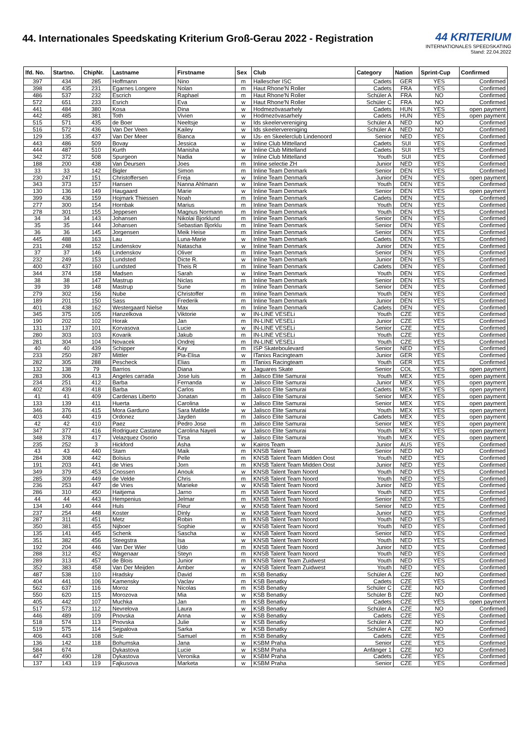44. Internationales Speedskating Kriterium Groß-Gerau 2022 - Registration
44 KRITERIUM
INTERNATIONALES SPEEDSKATING
Stand: 22.04.2022
| lfd. No. | Startno. | ChipNr. | Lastname | Firstname | Sex | Club | Category | Nation | Sprint-Cup | Confirmed |
| --- | --- | --- | --- | --- | --- | --- | --- | --- | --- | --- |
| 397 | 434 | 285 | Hoffmann | Nino | m | Hallescher ISC | Cadets | GER | YES | Confirmed |
| 398 | 435 | 231 | Egarnes Longere | Nolan | m | Haut Rhone'N Roller | Cadets | FRA | YES | Confirmed |
| 486 | 537 | 232 | Escrich | Raphael | m | Haut Rhone'N Roller | Schüler A | FRA | NO | Confirmed |
| 572 | 651 | 233 | Esrich | Eva | w | Haut Rhone'N Roller | Schüler C | FRA | NO | Confirmed |
| 441 | 484 | 380 | Kosa | Dina | w | Hodmezövasarhely | Cadets | HUN | YES | open payment |
| 442 | 485 | 381 | Toth | Vivien | w | Hodmezövasarhely | Cadets | HUN | YES | open payment |
| 515 | 571 | 435 | de Boer | Neeltsje | w | Ids skeelervereniging | Schüler A | NED | NO | Confirmed |
| 516 | 572 | 436 | Van Der Veen | Kailey | w | Ids skeelervereniging | Schüler A | NED | NO | Confirmed |
| 129 | 135 | 437 | Van Der Meer | Bianca | w | IJs- en Skeelerclub Lindenoord | Senior | NED | YES | Confirmed |
| 443 | 486 | 509 | Bovay | Jessica | w | Inline Club Mittelland | Cadets | SUI | YES | Confirmed |
| 444 | 487 | 510 | Kurth | Manisha | w | Inline Club Mittelland | Cadets | SUI | YES | Confirmed |
| 342 | 372 | 508 | Spurgeon | Nadia | w | Inline Club Mittelland | Youth | SUI | YES | Confirmed |
| 188 | 200 | 438 | Van Deursen | Joes | m | Inline selectie ZH | Junior | NED | YES | Confirmed |
| 33 | 33 | 142 | Bigler | Simon | m | Inline Team Denmark | Senior | DEN | YES | Confirmed |
| 230 | 247 | 151 | Christoffersen | Freja | w | Inline Team Denmark | Junior | DEN | YES | open payment |
| 343 | 373 | 157 | Hansen | Nanna Ahlmann | w | Inline Team Denmark | Youth | DEN | YES | Confirmed |
| 130 | 136 | 149 | Haugaard | Marie | w | Inline Team Denmark | Senior | DEN | YES | open payment |
| 399 | 436 | 159 | Hojmark Thiessen | Noah | m | Inline Team Denmark | Cadets | DEN | YES | Confirmed |
| 277 | 300 | 154 | Hornbak | Marius | m | Inline Team Denmark | Youth | DEN | YES | Confirmed |
| 278 | 301 | 155 | Jeppesen | Magnus Normann | m | Inline Team Denmark | Youth | DEN | YES | Confirmed |
| 34 | 34 | 143 | Johansen | Nikolai Bjorklund | m | Inline Team Denmark | Senior | DEN | YES | Confirmed |
| 35 | 35 | 144 | Johansen | Sebastian Bjorklu | m | Inline Team Denmark | Senior | DEN | YES | Confirmed |
| 36 | 36 | 145 | Jorgensen | Meik Heise | m | Inline Team Denmark | Senior | DEN | YES | Confirmed |
| 445 | 488 | 163 | Lau | Luna-Marie | w | Inline Team Denmark | Cadets | DEN | YES | Confirmed |
| 231 | 248 | 152 | Lindenskov | Natascha | w | Inline Team Denmark | Junior | DEN | YES | Confirmed |
| 37 | 37 | 146 | Lindenskov | Oliver | m | Inline Team Denmark | Senior | DEN | YES | Confirmed |
| 232 | 249 | 153 | Lundsted | Dicte R. | w | Inline Team Denmark | Junior | DEN | YES | Confirmed |
| 400 | 437 | 160 | Lundsted | Theis R | m | Inline Team Denmark | Cadets | DEN | YES | Confirmed |
| 344 | 374 | 158 | Madsen | Sarah | w | Inline Team Denmark | Youth | DEN | YES | Confirmed |
| 38 | 38 | 147 | Mastrup | Niclas | m | Inline Team Denmark | Senior | DEN | YES | Confirmed |
| 39 | 39 | 148 | Mastrup | Sune | m | Inline Team Denmark | Senior | DEN | YES | Confirmed |
| 279 | 302 | 156 | Nube | Christoffer | m | Inline Team Denmark | Youth | DEN | YES | Confirmed |
| 189 | 201 | 150 | Sass | Frederik | m | Inline Team Denmark | Junior | DEN | YES | Confirmed |
| 401 | 438 | 162 | Westergaard Nielse | Max | m | Inline Team Denmark | Cadets | DEN | YES | Confirmed |
| 345 | 375 | 105 | Hanzelkova | Viktorie | w | IN-LINE VESELi | Youth | CZE | YES | Confirmed |
| 190 | 202 | 102 | Horak | Jan | m | IN-LINE VESELi | Junior | CZE | YES | Confirmed |
| 131 | 137 | 101 | Korvasova | Lucie | w | IN-LINE VESELi | Senior | CZE | YES | Confirmed |
| 280 | 303 | 103 | Kovarik | Jakub | m | IN-LINE VESELi | Youth | CZE | YES | Confirmed |
| 281 | 304 | 104 | Novacek | Ondrej | m | IN-LINE VESELi | Youth | CZE | YES | Confirmed |
| 40 | 40 | 439 | Schipper | Kay | m | ISP Skateboulevard | Senior | NED | YES | Confirmed |
| 233 | 250 | 287 | Mittler | Pia-Elisa | w | ITanixs Racingteam | Junior | GER | YES | Confirmed |
| 282 | 305 | 288 | Pescheck | Elias | m | ITanixs Racingteam | Youth | GER | YES | Confirmed |
| 132 | 138 | 79 | Barrios | Diana | w | Jaguares Skate | Senior | COL | YES | open payment |
| 283 | 306 | 413 | Angeles carrada | Jose luis | m | Jalisco Elite Samurai | Youth | MEX | YES | open payment |
| 234 | 251 | 412 | Barba | Fernanda | w | Jalisco Elite Samurai | Junior | MEX | YES | open payment |
| 402 | 439 | 418 | Barba | Carlos | m | Jalisco Elite Samurai | Cadets | MEX | YES | open payment |
| 41 | 41 | 409 | Cardenas Liberto | Jonatan | m | Jalisco Elite Samurai | Senior | MEX | YES | open payment |
| 133 | 139 | 411 | Huerta | Carolina | w | Jalisco Elite Samurai | Senior | MEX | YES | open payment |
| 346 | 376 | 415 | Mora Garduno | Sara Matilde | w | Jalisco Elite Samurai | Youth | MEX | YES | open payment |
| 403 | 440 | 419 | Ordonez | Jayden | m | Jalisco Elite Samurai | Cadets | MEX | YES | open payment |
| 42 | 42 | 410 | Paez | Pedro Jose | m | Jalisco Elite Samurai | Senior | MEX | YES | open payment |
| 347 | 377 | 416 | Rodriguez Castane | Carolina Nayeli | w | Jalisco Elite Samurai | Youth | MEX | YES | open payment |
| 348 | 378 | 417 | Velazquez Osorio | Tirsa | w | Jalisco Elite Samurai | Youth | MEX | YES | open payment |
| 235 | 252 | 3 | Hickford | Asha | w | Kairos Team | Junior | AUS | YES | Confirmed |
| 43 | 43 | 440 | Stam | Maik | m | KNSB Talent Team | Senior | NED | NO | Confirmed |
| 284 | 308 | 442 | Bolsius | Pelle | m | KNSB Talent Team Midden Oost | Youth | NED | YES | Confirmed |
| 191 | 203 | 441 | de Vries | Jorn | m | KNSB Talent Team Midden Oost | Junior | NED | YES | Confirmed |
| 349 | 379 | 453 | Cnossen | Anouk | w | KNSB Talent Team Noord | Youth | NED | YES | Confirmed |
| 285 | 309 | 449 | de Velde | Chris | m | KNSB Talent Team Noord | Youth | NED | YES | Confirmed |
| 236 | 253 | 447 | de Vries | Marieke | w | KNSB Talent Team Noord | Junior | NED | YES | Confirmed |
| 286 | 310 | 450 | Haitjema | Jarno | m | KNSB Talent Team Noord | Youth | NED | YES | Confirmed |
| 44 | 44 | 443 | Hempenius | Jelmar | m | KNSB Talent Team Noord | Senior | NED | YES | Confirmed |
| 134 | 140 | 444 | Huls | Fleur | w | KNSB Talent Team Noord | Senior | NED | YES | Confirmed |
| 237 | 254 | 448 | Koster | Dinly | w | KNSB Talent Team Noord | Junior | NED | YES | Confirmed |
| 287 | 311 | 451 | Metz | Robin | m | KNSB Talent Team Noord | Youth | NED | YES | Confirmed |
| 350 | 381 | 455 | Nijboer | Sophie | w | KNSB Talent Team Noord | Youth | NED | YES | Confirmed |
| 135 | 141 | 445 | Schenk | Sascha | w | KNSB Talent Team Noord | Senior | NED | YES | Confirmed |
| 351 | 382 | 456 | Steegstra | Isa | w | KNSB Talent Team Noord | Youth | NED | YES | Confirmed |
| 192 | 204 | 446 | Van Der Wier | Udo | m | KNSB Talent Team Noord | Junior | NED | YES | Confirmed |
| 288 | 312 | 452 | Wagenaar | Steyn | m | KNSB Talent Team Noord | Youth | NED | YES | Confirmed |
| 289 | 313 | 457 | de Blois | Junior | m | KNSB Talent Team Zuidwest | Youth | NED | YES | Confirmed |
| 352 | 383 | 458 | Van Der Meijden | Amber | w | KNSB Talent Team Zuidwest | Youth | NED | YES | Confirmed |
| 487 | 538 | 110 | Hradsky | David | m | KSB Benatky | Schüler A | CZE | NO | Confirmed |
| 404 | 441 | 106 | Kamensky | Vaclav | m | KSB Benatky | Cadets | CZE | YES | Confirmed |
| 562 | 637 | 116 | Moroz | Nicolas | m | KSB Benatky | Schüler C | CZE | NO | Confirmed |
| 550 | 620 | 115 | Morozova | Mia | w | KSB Benatky | Schüler B | CZE | NO | Confirmed |
| 405 | 442 | 107 | Muchka | Jan | m | KSB Benatky | Cadets | CZE | YES | open payment |
| 517 | 573 | 112 | Nevrelova | Laura | w | KSB Benatky | Schüler A | CZE | NO | Confirmed |
| 446 | 489 | 109 | Pnovska | Anna | w | KSB Benatky | Cadets | CZE | YES | Confirmed |
| 518 | 574 | 113 | Pnovska | Julie | w | KSB Benatky | Schüler A | CZE | NO | Confirmed |
| 519 | 575 | 114 | Sejpalova | Sarka | w | KSB Benatky | Schüler A | CZE | NO | Confirmed |
| 406 | 443 | 108 | Sulc | Samuel | m | KSB Benatky | Cadets | CZE | YES | Confirmed |
| 136 | 142 | 118 | Bohumska | Jana | w | KSBM Praha | Senior | CZE | YES | Confirmed |
| 584 | 674 | | Dykastova | Lucie | w | KSBM Praha | Anfänger 1 | CZE | NO | Confirmed |
| 447 | 490 | 128 | Dykastova | Veronika | w | KSBM Praha | Cadets | CZE | YES | Confirmed |
| 137 | 143 | 119 | Fajkusova | Marketa | w | KSBM Praha | Senior | CZE | YES | Confirmed |